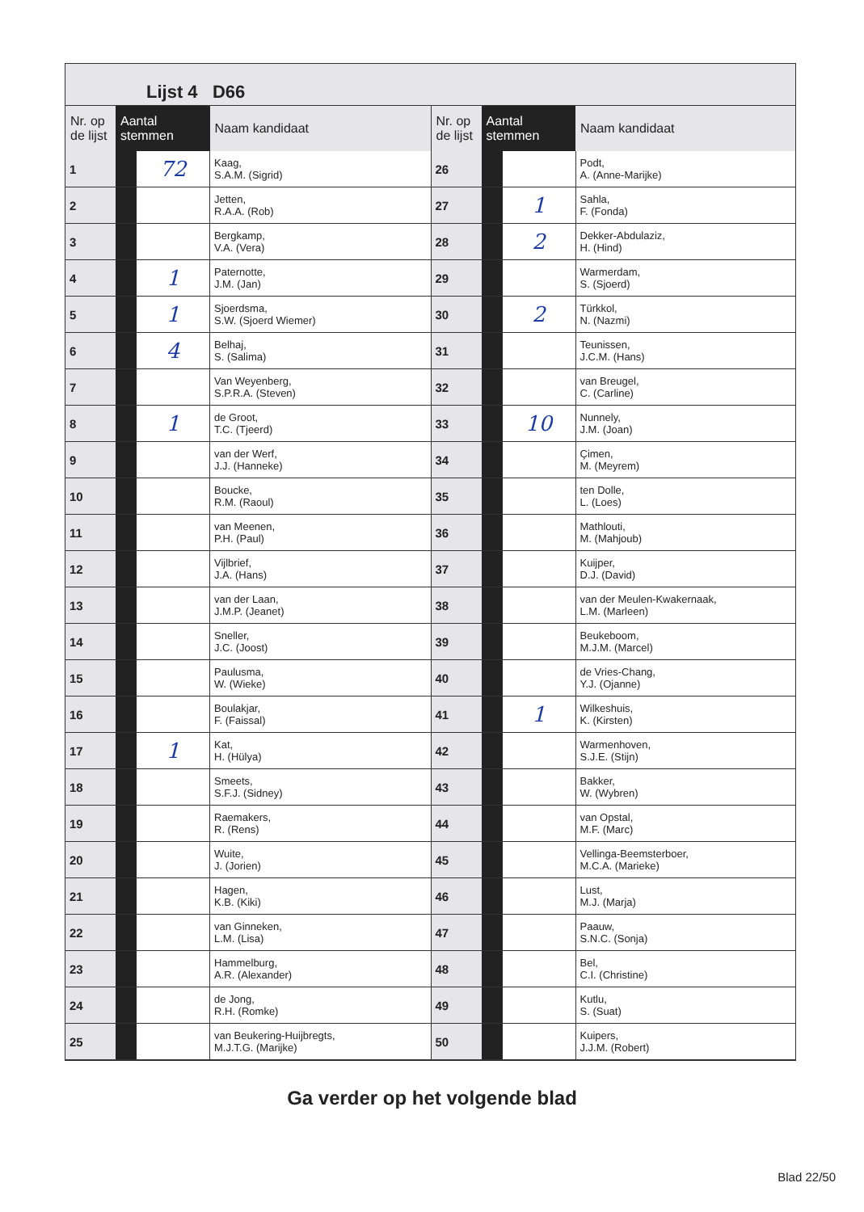Lijst 4 D66
| Nr. op de lijst | Aantal stemmen | | Naam kandidaat |
| --- | --- | --- | --- |
| 1 | | 72 | Kaag, S.A.M. (Sigrid) |
| 2 | | | Jetten, R.A.A. (Rob) |
| 3 | | | Bergkamp, V.A. (Vera) |
| 4 | | 1 | Paternotte, J.M. (Jan) |
| 5 | | 1 | Sjoerdsma, S.W. (Sjoerd Wiemer) |
| 6 | | 4 | Belhaj, S. (Salima) |
| 7 | | | Van Weyenberg, S.P.R.A. (Steven) |
| 8 | | 1 | de Groot, T.C. (Tjeerd) |
| 9 | | | van der Werf, J.J. (Hanneke) |
| 10 | | | Boucke, R.M. (Raoul) |
| 11 | | | van Meenen, P.H. (Paul) |
| 12 | | | Vijlbrief, J.A. (Hans) |
| 13 | | | van der Laan, J.M.P. (Jeanet) |
| 14 | | | Sneller, J.C. (Joost) |
| 15 | | | Paulusma, W. (Wieke) |
| 16 | | | Boulakjar, F. (Faissal) |
| 17 | | 1 | Kat, H. (Hülya) |
| 18 | | | Smeets, S.F.J. (Sidney) |
| 19 | | | Raemakers, R. (Rens) |
| 20 | | | Wuite, J. (Jorien) |
| 21 | | | Hagen, K.B. (Kiki) |
| 22 | | | van Ginneken, L.M. (Lisa) |
| 23 | | | Hammelburg, A.R. (Alexander) |
| 24 | | | de Jong, R.H. (Romke) |
| 25 | | | van Beukering-Huijbregts, M.J.T.G. (Marijke) |
| Nr. op de lijst | Aantal stemmen | | Naam kandidaat |
| --- | --- | --- | --- |
| 26 | | | Podt, A. (Anne-Marijke) |
| 27 | | 1 | Sahla, F. (Fonda) |
| 28 | | 2 | Dekker-Abdulaziz, H. (Hind) |
| 29 | | | Warmerdam, S. (Sjoerd) |
| 30 | | 2 | Türkkol, N. (Nazmi) |
| 31 | | | Teunissen, J.C.M. (Hans) |
| 32 | | | van Breugel, C. (Carline) |
| 33 | | 10 | Nunnely, J.M. (Joan) |
| 34 | | | Çimen, M. (Meyrem) |
| 35 | | | ten Dolle, L. (Loes) |
| 36 | | | Mathlouti, M. (Mahjoub) |
| 37 | | | Kuijper, D.J. (David) |
| 38 | | | van der Meulen-Kwakernaak, L.M. (Marleen) |
| 39 | | | Beukeboom, M.J.M. (Marcel) |
| 40 | | | de Vries-Chang, Y.J. (Ojanne) |
| 41 | | 1 | Wilkeshuis, K. (Kirsten) |
| 42 | | | Warmenhoven, S.J.E. (Stijn) |
| 43 | | | Bakker, W. (Wybren) |
| 44 | | | van Opstal, M.F. (Marc) |
| 45 | | | Vellinga-Beemsterboer, M.C.A. (Marieke) |
| 46 | | | Lust, M.J. (Marja) |
| 47 | | | Paauw, S.N.C. (Sonja) |
| 48 | | | Bel, C.I. (Christine) |
| 49 | | | Kutlu, S. (Suat) |
| 50 | | | Kuipers, J.J.M. (Robert) |
Ga verder op het volgende blad
Blad 22/50